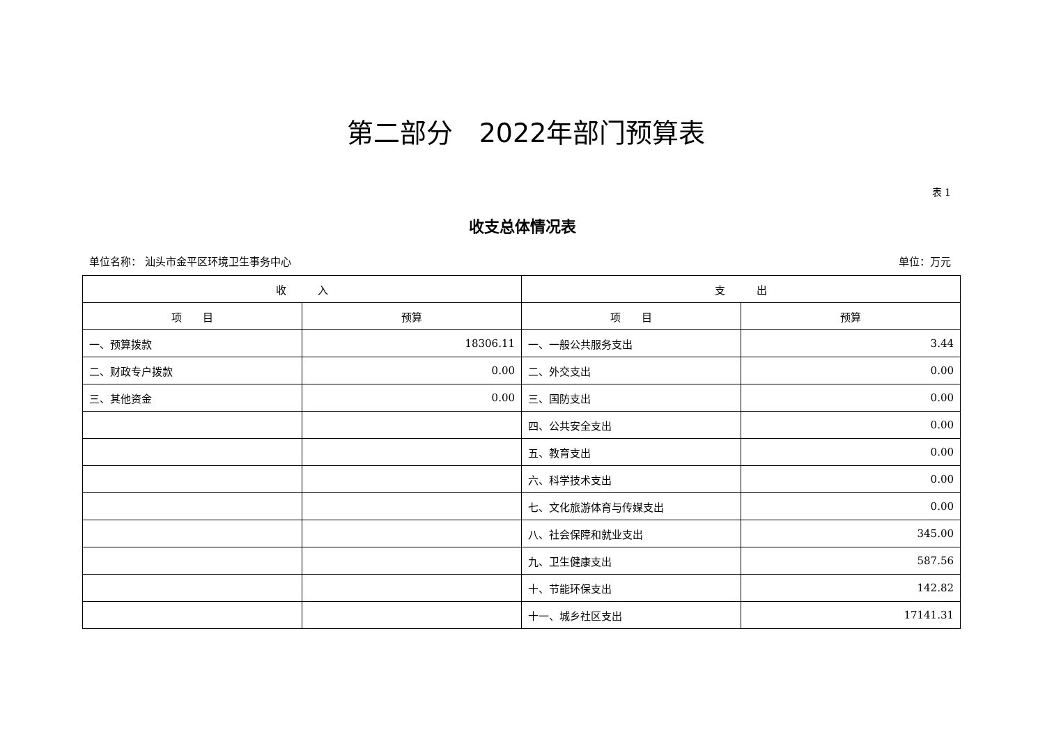第二部分　2022年部门预算表
表 1
收支总体情况表
单位名称： 汕头市金平区环境卫生事务中心 单位：万元
| 收 入 | | 支 出 | |
| --- | --- | --- | --- |
| 项 目 | 预算 | 项 目 | 预算 |
| 一、预算拨款 | 18306.11 | 一、一般公共服务支出 | 3.44 |
| 二、财政专户拨款 | 0.00 | 二、外交支出 | 0.00 |
| 三、其他资金 | 0.00 | 三、国防支出 | 0.00 |
| | | 四、公共安全支出 | 0.00 |
| | | 五、教育支出 | 0.00 |
| | | 六、科学技术支出 | 0.00 |
| | | 七、文化旅游体育与传媒支出 | 0.00 |
| | | 八、社会保障和就业支出 | 345.00 |
| | | 九、卫生健康支出 | 587.56 |
| | | 十、节能环保支出 | 142.82 |
| | | 十一、城乡社区支出 | 17141.31 |